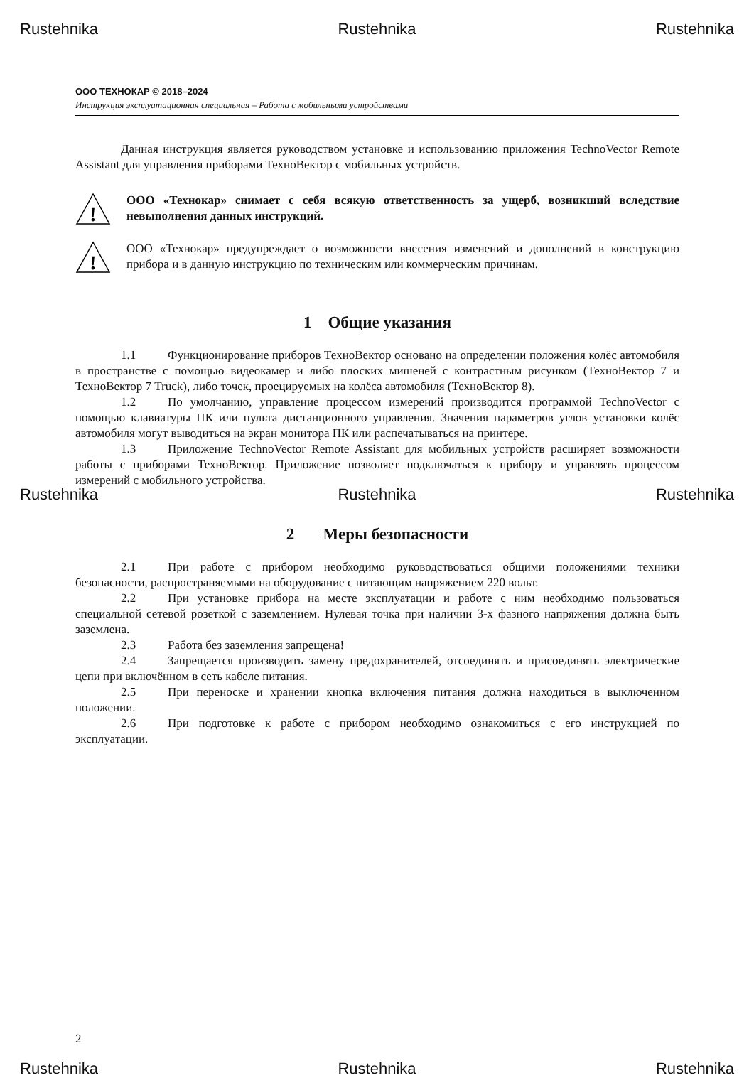Rustehnika Rustehnika Rustehnika
ООО ТЕХНОКАР © 2018–2024
Инструкция эксплуатационная специальная – Работа с мобильными устройствами
Данная инструкция является руководством установке и использованию приложения TechnoVector Remote Assistant для управления приборами ТехноВектор с мобильных устройств.
!
ООО «Технокар» снимает с себя всякую ответственность за ущерб, возникший вследствие невыполнения данных инструкций.
!
ООО «Технокар» предупреждает о возможности внесения изменений и дополнений в конструкцию прибора и в данную инструкцию по техническим или коммерческим причинам.
1 Общие указания
1.1 Функционирование приборов ТехноВектор основано на определении положения колёс автомобиля в пространстве с помощью видеокамер и либо плоских мишеней с контрастным рисунком (ТехноВектор 7 и ТехноВектор 7 Truck), либо точек, проецируемых на колёса автомобиля (ТехноВектор 8).
1.2 По умолчанию, управление процессом измерений производится программой TechnoVector с помощью клавиатуры ПК или пульта дистанционного управления. Значения параметров углов установки колёс автомобиля могут выводиться на экран монитора ПК или распечатываться на принтере.
1.3 Приложение TechnoVector Remote Assistant для мобильных устройств расширяет возможности работы с приборами ТехноВектор. Приложение позволяет подключаться к прибору и управлять процессом измерений с мобильного устройства.
Rustehnika Rustehnika Rustehnika
2 Меры безопасности
2.1 При работе с прибором необходимо руководствоваться общими положениями техники безопасности, распространяемыми на оборудование с питающим напряжением 220 вольт.
2.2 При установке прибора на месте эксплуатации и работе с ним необходимо пользоваться специальной сетевой розеткой с заземлением. Нулевая точка при наличии 3-х фазного напряжения должна быть заземлена.
2.3 Работа без заземления запрещена!
2.4 Запрещается производить замену предохранителей, отсоединять и присоединять электрические цепи при включённом в сеть кабеле питания.
2.5 При переноске и хранении кнопка включения питания должна находиться в выключенном положении.
2.6 При подготовке к работе с прибором необходимо ознакомиться с его инструкцией по эксплуатации.
2
Rustehnika Rustehnika Rustehnika